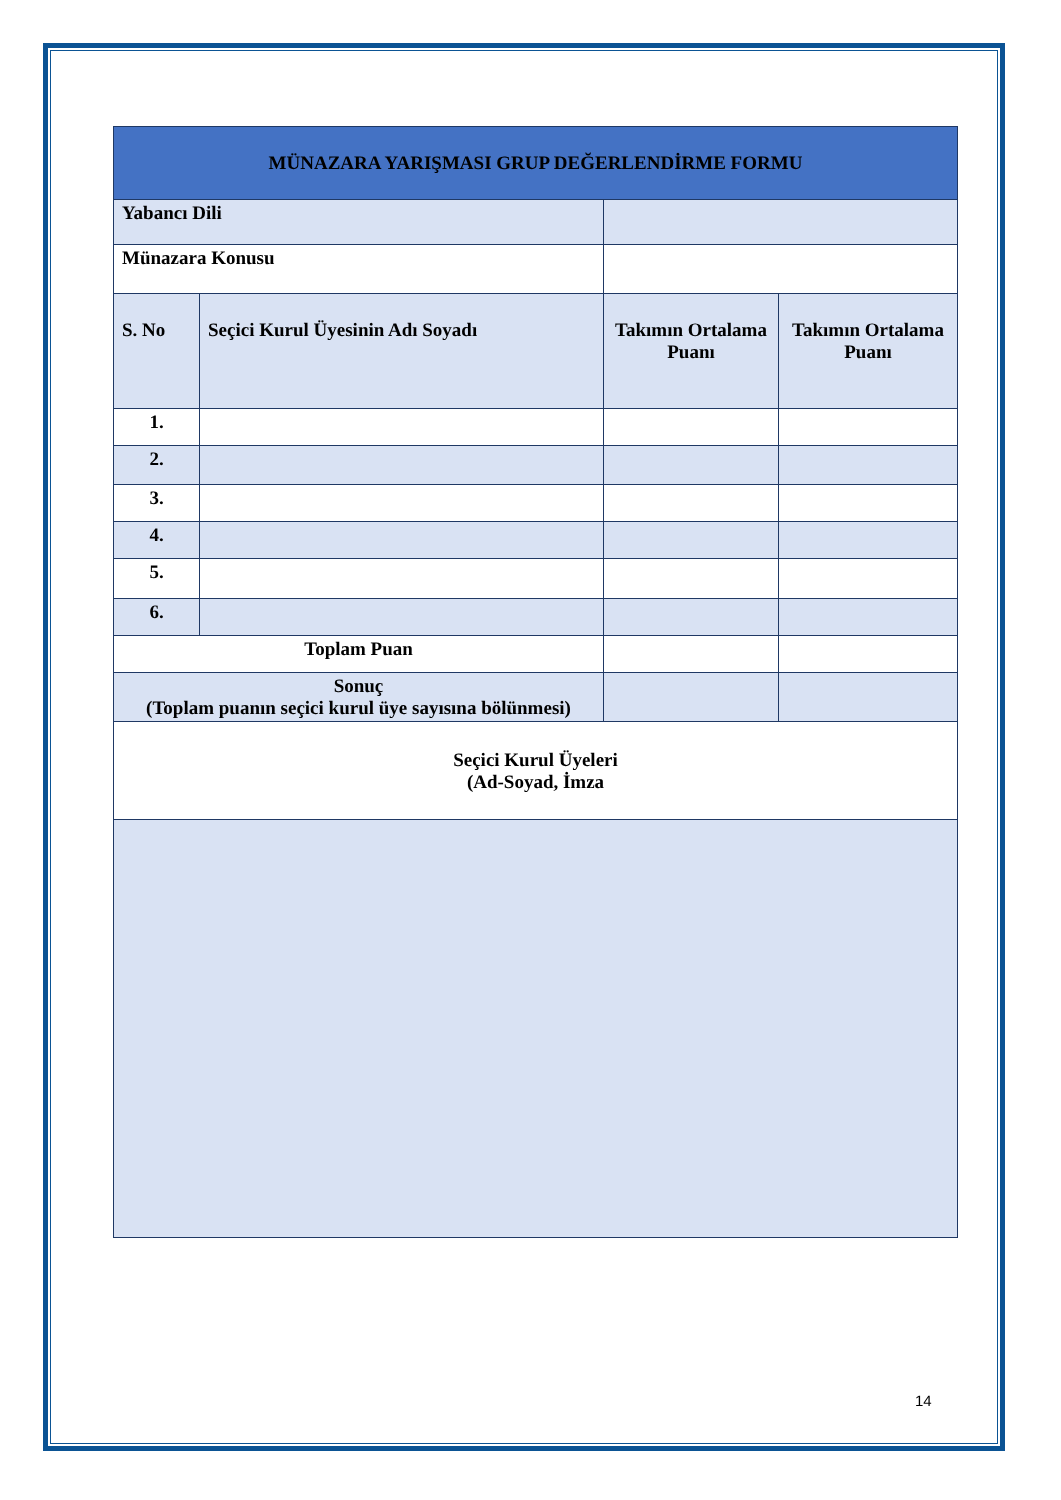| MÜNAZARA YARIŞMASI GRUP DEĞERLENDİRME FORMU | | | | |
| --- | --- | --- | --- | --- |
| Yabancı Dili | | | | |
| Münazara Konusu | | | | |
| S. No | Seçici Kurul Üyesinin Adı Soyadı | | Takımın Ortalama Puanı | Takımın Ortalama Puanı |
| 1. | | | | |
| 2. | | | | |
| 3. | | | | |
| 4. | | | | |
| 5. | | | | |
| 6. | | | | |
| Toplam Puan | | | | |
| Sonuç (Toplam puanın seçici kurul üye sayısına bölünmesi) | | | | |
| Seçici Kurul Üyeleri (Ad-Soyad, İmza | | | | |
14